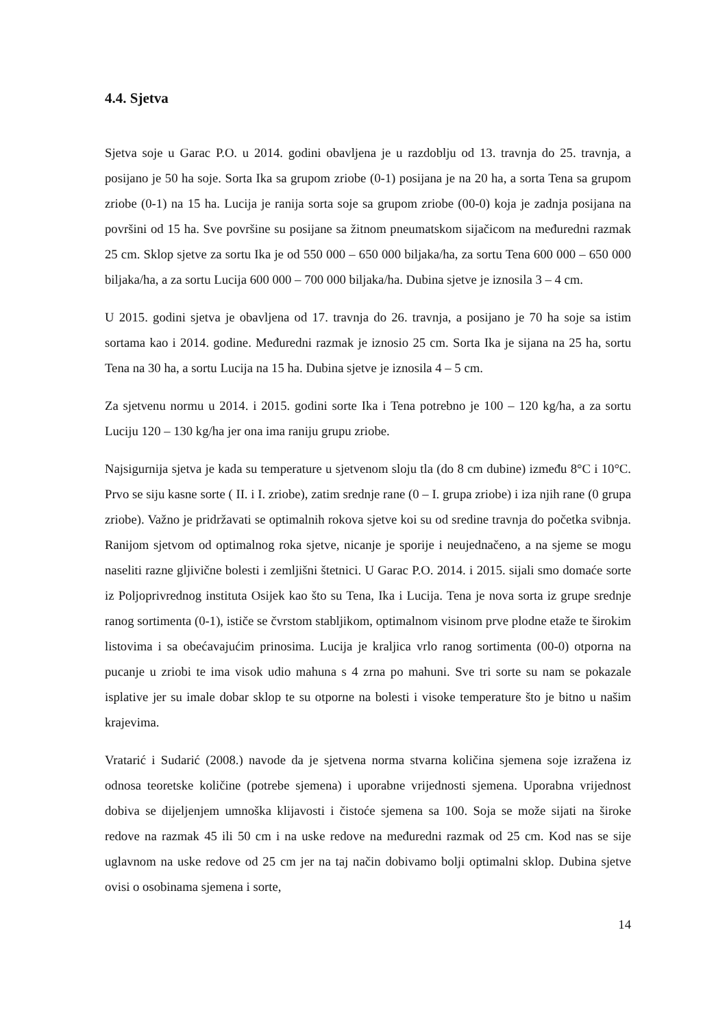4.4. Sjetva
Sjetva soje u Garac P.O. u 2014. godini obavljena je u razdoblju od 13. travnja do 25. travnja, a posijano je 50 ha soje. Sorta Ika sa grupom zriobe (0-1) posijana je na 20 ha, a sorta Tena sa grupom zriobe (0-1) na 15 ha. Lucija je ranija sorta soje sa grupom zriobe (00-0) koja je zadnja posijana na površini od 15 ha. Sve površine su posijane sa žitnom pneumatskom sijačicom na međuredni razmak 25 cm. Sklop sjetve za sortu Ika je od 550 000 – 650 000 biljaka/ha, za sortu Tena 600 000 – 650 000 biljaka/ha, a za sortu Lucija 600 000 – 700 000 biljaka/ha. Dubina sjetve je iznosila 3 – 4 cm.
U 2015. godini sjetva je obavljena od 17. travnja do 26. travnja, a posijano je 70 ha soje sa istim sortama kao i 2014. godine. Međuredni razmak je iznosio 25 cm. Sorta Ika je sijana na 25 ha, sortu Tena na 30 ha, a sortu Lucija na 15 ha. Dubina sjetve je iznosila 4 – 5 cm.
Za sjetvenu normu u 2014. i 2015. godini sorte Ika i Tena potrebno je 100 – 120 kg/ha, a za sortu Luciju 120 – 130 kg/ha jer ona ima raniju grupu zriobe.
Najsigurnija sjetva je kada su temperature u sjetvenom sloju tla (do 8 cm dubine) između 8°C i 10°C. Prvo se siju kasne sorte ( II. i I. zriobe), zatim srednje rane (0 – I. grupa zriobe) i iza njih rane (0 grupa zriobe). Važno je pridržavati se optimalnih rokova sjetve koi su od sredine travnja do početka svibnja. Ranijom sjetvom od optimalnog roka sjetve, nicanje je sporije i neujednačeno, a na sjeme se mogu naseliti razne gljivične bolesti i zemljišni štetnici. U Garac P.O. 2014. i 2015. sijali smo domaće sorte iz Poljoprivrednog instituta Osijek kao što su Tena, Ika i Lucija. Tena je nova sorta iz grupe srednje ranog sortimenta (0-1), ističe se čvrstom stabljikom, optimalnom visinom prve plodne etaže te širokim listovima i sa obećavajućim prinosima. Lucija je kraljica vrlo ranog sortimenta (00-0) otporna na pucanje u zriobi te ima visok udio mahuna s 4 zrna po mahuni. Sve tri sorte su nam se pokazale isplative jer su imale dobar sklop te su otporne na bolesti i visoke temperature što je bitno u našim krajevima.
Vratarić i Sudarić (2008.) navode da je sjetvena norma stvarna količina sjemena soje izražena iz odnosa teoretske količine (potrebe sjemena) i uporabne vrijednosti sjemena. Uporabna vrijednost dobiva se dijeljenjem umnoška klijavosti i čistoće sjemena sa 100. Soja se može sijati na široke redove na razmak 45 ili 50 cm i na uske redove na međuredni razmak od 25 cm. Kod nas se sije uglavnom na uske redove od 25 cm jer na taj način dobivamo bolji optimalni sklop. Dubina sjetve ovisi o osobinama sjemena i sorte,
14